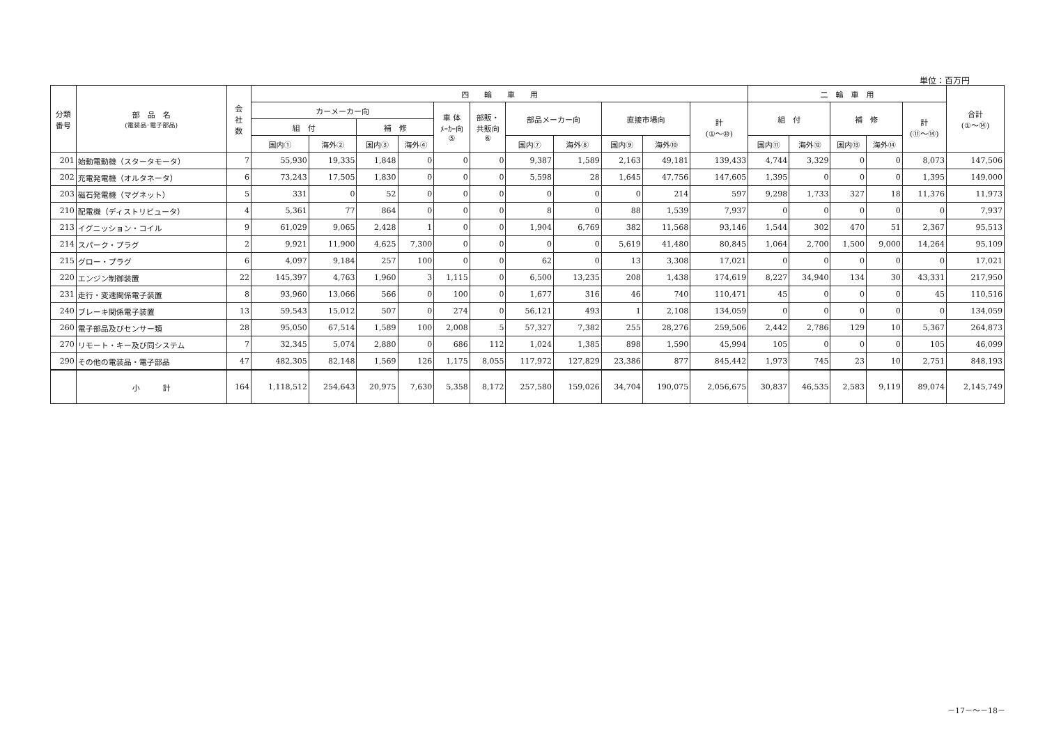単位：百万円
| 分類 番号 | 部 品 名 (電装品･電子部品) | 会 社 数 | 四 輪 車 用 | | | | | | | | | | | 二 輪 車 用 | | | | | 合計 (①～⑭) |
| --- | --- | --- | --- | --- | --- | --- | --- | --- | --- | --- | --- | --- | --- | --- | --- | --- | --- | --- | --- |
| | | | カーメーカー向 | | | | 車 体 ﾒｰｶｰ向 ⑤ | 部販・ 共販向 ⑥ | 部品メーカー向 | | 直接市場向 | | 計 (①～⑩) | 組 付 | | 補 修 | | 計 (⑪～⑭) | |
| | | | 組 付 | | 補 修 | | | | | | | | | | | | | | |
| | | | 国内① | 海外② | 国内③ | 海外④ | | | 国内⑦ | 海外⑧ | 国内⑨ | 海外⑩ | | 国内⑪ | 海外⑫ | 国内⑬ | 海外⑭ | | |
| 201 | 始動電動機（スタータモータ） | 7 | 55,930 | 19,335 | 1,848 | 0 | 0 | 0 | 9,387 | 1,589 | 2,163 | 49,181 | 139,433 | 4,744 | 3,329 | 0 | 0 | 8,073 | 147,506 |
| 202 | 充電発電機（オルタネータ） | 6 | 73,243 | 17,505 | 1,830 | 0 | 0 | 0 | 5,598 | 28 | 1,645 | 47,756 | 147,605 | 1,395 | 0 | 0 | 0 | 1,395 | 149,000 |
| 203 | 磁石発電機（マグネット） | 5 | 331 | 0 | 52 | 0 | 0 | 0 | 0 | 0 | 0 | 214 | 597 | 9,298 | 1,733 | 327 | 18 | 11,376 | 11,973 |
| 210 | 配電機（ディストリビュータ） | 4 | 5,361 | 77 | 864 | 0 | 0 | 0 | 8 | 0 | 88 | 1,539 | 7,937 | 0 | 0 | 0 | 0 | 0 | 7,937 |
| 213 | イグニッション・コイル | 9 | 61,029 | 9,065 | 2,428 | 1 | 0 | 0 | 1,904 | 6,769 | 382 | 11,568 | 93,146 | 1,544 | 302 | 470 | 51 | 2,367 | 95,513 |
| 214 | スパーク・プラグ | 2 | 9,921 | 11,900 | 4,625 | 7,300 | 0 | 0 | 0 | 0 | 5,619 | 41,480 | 80,845 | 1,064 | 2,700 | 1,500 | 9,000 | 14,264 | 95,109 |
| 215 | グロー・プラグ | 6 | 4,097 | 9,184 | 257 | 100 | 0 | 0 | 62 | 0 | 13 | 3,308 | 17,021 | 0 | 0 | 0 | 0 | 0 | 17,021 |
| 220 | エンジン制御装置 | 22 | 145,397 | 4,763 | 1,960 | 3 | 1,115 | 0 | 6,500 | 13,235 | 208 | 1,438 | 174,619 | 8,227 | 34,940 | 134 | 30 | 43,331 | 217,950 |
| 231 | 走行・変速関係電子装置 | 8 | 93,960 | 13,066 | 566 | 0 | 100 | 0 | 1,677 | 316 | 46 | 740 | 110,471 | 45 | 0 | 0 | 0 | 45 | 110,516 |
| 240 | ブレーキ関係電子装置 | 13 | 59,543 | 15,012 | 507 | 0 | 274 | 0 | 56,121 | 493 | 1 | 2,108 | 134,059 | 0 | 0 | 0 | 0 | 0 | 134,059 |
| 260 | 電子部品及びセンサー類 | 28 | 95,050 | 67,514 | 1,589 | 100 | 2,008 | 5 | 57,327 | 7,382 | 255 | 28,276 | 259,506 | 2,442 | 2,786 | 129 | 10 | 5,367 | 264,873 |
| 270 | リモート・キー及び同システム | 7 | 32,345 | 5,074 | 2,880 | 0 | 686 | 112 | 1,024 | 1,385 | 898 | 1,590 | 45,994 | 105 | 0 | 0 | 0 | 105 | 46,099 |
| 290 | その他の電装品・電子部品 | 47 | 482,305 | 82,148 | 1,569 | 126 | 1,175 | 8,055 | 117,972 | 127,829 | 23,386 | 877 | 845,442 | 1,973 | 745 | 23 | 10 | 2,751 | 848,193 |
| | 小 計 | 164 | 1,118,512 | 254,643 | 20,975 | 7,630 | 5,358 | 8,172 | 257,580 | 159,026 | 34,704 | 190,075 | 2,056,675 | 30,837 | 46,535 | 2,583 | 9,119 | 89,074 | 2,145,749 |
－17－～－18－